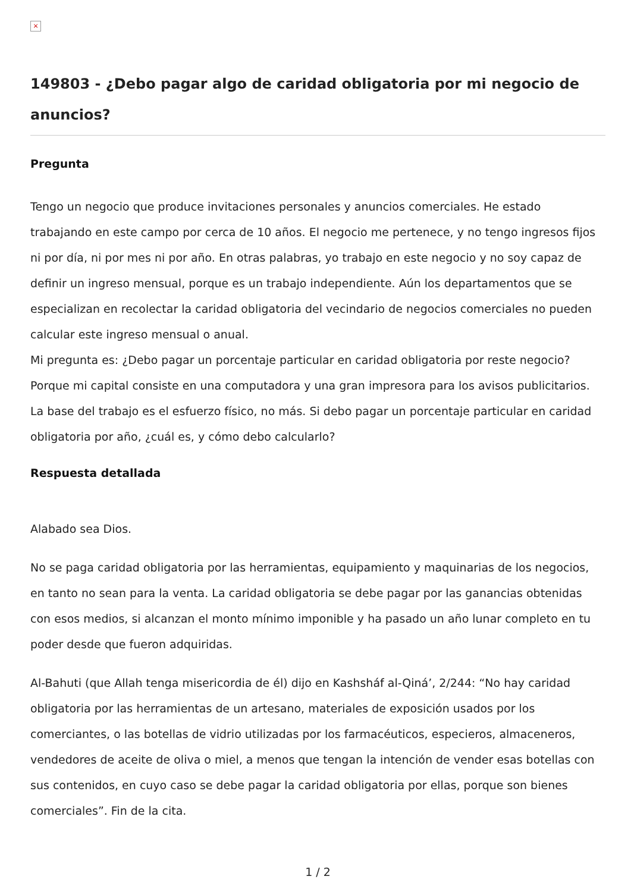×
149803 - ¿Debo pagar algo de caridad obligatoria por mi negocio de anuncios?
Pregunta
Tengo un negocio que produce invitaciones personales y anuncios comerciales. He estado trabajando en este campo por cerca de 10 años. El negocio me pertenece, y no tengo ingresos fijos ni por día, ni por mes ni por año. En otras palabras, yo trabajo en este negocio y no soy capaz de definir un ingreso mensual, porque es un trabajo independiente. Aún los departamentos que se especializan en recolectar la caridad obligatoria del vecindario de negocios comerciales no pueden calcular este ingreso mensual o anual.
Mi pregunta es: ¿Debo pagar un porcentaje particular en caridad obligatoria por reste negocio? Porque mi capital consiste en una computadora y una gran impresora para los avisos publicitarios. La base del trabajo es el esfuerzo físico, no más. Si debo pagar un porcentaje particular en caridad obligatoria por año, ¿cuál es, y cómo debo calcularlo?
Respuesta detallada
Alabado sea Dios.
No se paga caridad obligatoria por las herramientas, equipamiento y maquinarias de los negocios, en tanto no sean para la venta. La caridad obligatoria se debe pagar por las ganancias obtenidas con esos medios, si alcanzan el monto mínimo imponible y ha pasado un año lunar completo en tu poder desde que fueron adquiridas.
Al-Bahuti (que Allah tenga misericordia de él) dijo en Kashsháf al-Qiná’, 2/244: “No hay caridad obligatoria por las herramientas de un artesano, materiales de exposición usados por los comerciantes, o las botellas de vidrio utilizadas por los farmacéuticos, especieros, almaceneros, vendedores de aceite de oliva o miel, a menos que tengan la intención de vender esas botellas con sus contenidos, en cuyo caso se debe pagar la caridad obligatoria por ellas, porque son bienes comerciales”. Fin de la cita.
1 / 2